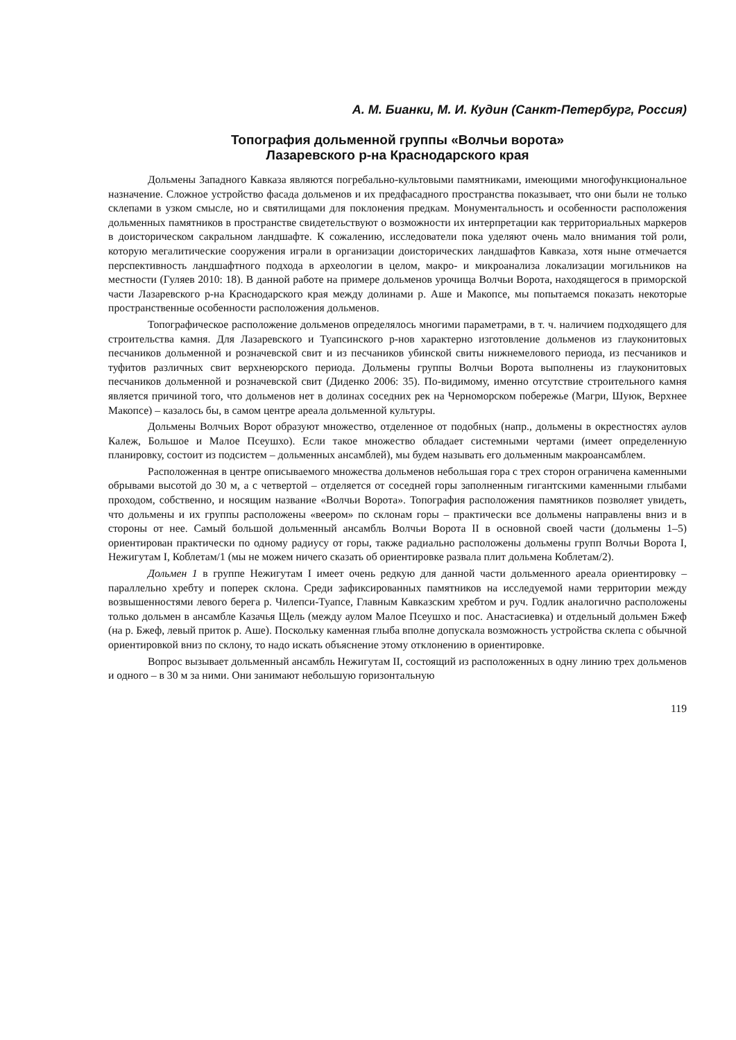А. М. Бианки, М. И. Кудин (Санкт-Петербург, Россия)
Топография дольменной группы «Волчьи ворота»
Лазаревского р-на Краснодарского края
Дольмены Западного Кавказа являются погребально-культовыми памятниками, имеющими многофункциональное назначение. Сложное устройство фасада дольменов и их предфасадного пространства показывает, что они были не только склепами в узком смысле, но и святилищами для поклонения предкам. Монументальность и особенности расположения дольменных памятников в пространстве свидетельствуют о возможности их интерпретации как территориальных маркеров в доисторическом сакральном ландшафте. К сожалению, исследователи пока уделяют очень мало внимания той роли, которую мегалитические сооружения играли в организации доисторических ландшафтов Кавказа, хотя ныне отмечается перспективность ландшафтного подхода в археологии в целом, макро- и микроанализа локализации могильников на местности (Гуляев 2010: 18). В данной работе на примере дольменов урочища Волчьи Ворота, находящегося в приморской части Лазаревского р-на Краснодарского края между долинами р. Аше и Макопсе, мы попытаемся показать некоторые пространственные особенности расположения дольменов.
Топографическое расположение дольменов определялось многими параметрами, в т. ч. наличием подходящего для строительства камня. Для Лазаревского и Туапсинского р-нов характерно изготовление дольменов из глауконитовых песчаников дольменной и розначевской свит и из песчаников убинской свиты нижнемелового периода, из песчаников и туфитов различных свит верхнеюрского периода. Дольмены группы Волчьи Ворота выполнены из глауконитовых песчаников дольменной и розначевской свит (Диденко 2006: 35). По-видимому, именно отсутствие строительного камня является причиной того, что дольменов нет в долинах соседних рек на Черноморском побережье (Магри, Шуюк, Верхнее Макопсе) – казалось бы, в самом центре ареала дольменной культуры.
Дольмены Волчьих Ворот образуют множество, отделенное от подобных (напр., дольмены в окрестностях аулов Калеж, Большое и Малое Псеушхо). Если такое множество обладает системными чертами (имеет определенную планировку, состоит из подсистем – дольменных ансамблей), мы будем называть его дольменным макроансамблем.
Расположенная в центре описываемого множества дольменов небольшая гора с трех сторон ограничена каменными обрывами высотой до 30 м, а с четвертой – отделяется от соседней горы заполненным гигантскими каменными глыбами проходом, собственно, и носящим название «Волчьи Ворота». Топография расположения памятников позволяет увидеть, что дольмены и их группы расположены «веером» по склонам горы – практически все дольмены направлены вниз и в стороны от нее. Самый большой дольменный ансамбль Волчьи Ворота II в основной своей части (дольмены 1–5) ориентирован практически по одному радиусу от горы, также радиально расположены дольмены групп Волчьи Ворота I, Нежигутам I, Коблетам/1 (мы не можем ничего сказать об ориентировке развала плит дольмена Коблетам/2).
Дольмен 1 в группе Нежигутам I имеет очень редкую для данной части дольменного ареала ориентировку – параллельно хребту и поперек склона. Среди зафиксированных памятников на исследуемой нами территории между возвышенностями левого берега р. Чилепси-Туапсе, Главным Кавказским хребтом и руч. Годлик аналогично расположены только дольмен в ансамбле Казачья Щель (между аулом Малое Псеушхо и пос. Анастасиевка) и отдельный дольмен Бжеф (на р. Бжеф, левый приток р. Аше). Поскольку каменная глыба вполне допускала возможность устройства склепа с обычной ориентировкой вниз по склону, то надо искать объяснение этому отклонению в ориентировке.
Вопрос вызывает дольменный ансамбль Нежигутам II, состоящий из расположенных в одну линию трех дольменов и одного – в 30 м за ними. Они занимают небольшую горизонтальную
119